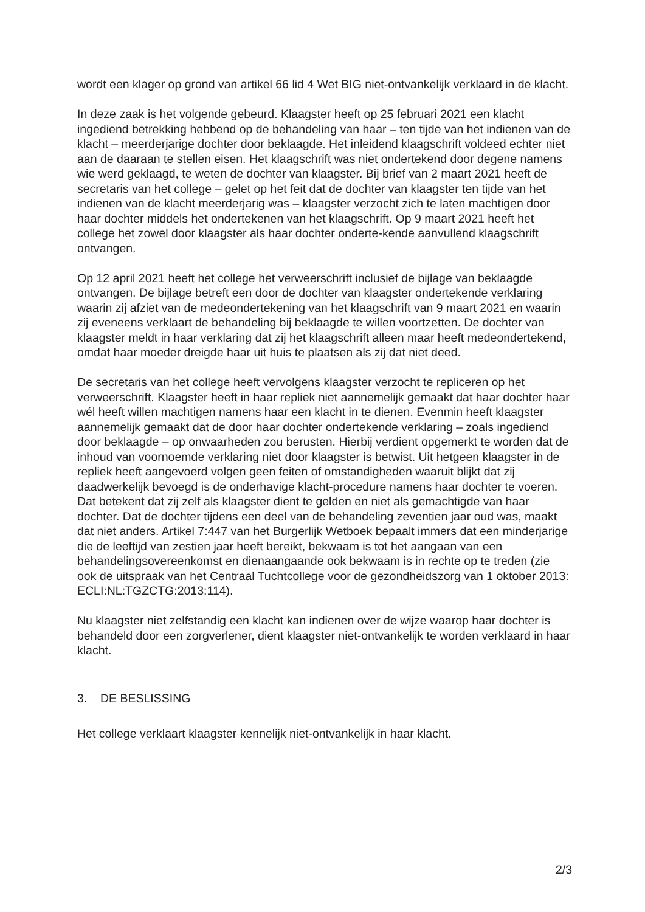wordt een klager op grond van artikel 66 lid 4 Wet BIG niet-ontvankelijk verklaard in de klacht.
In deze zaak is het volgende gebeurd. Klaagster heeft op 25 februari 2021 een klacht ingediend betrekking hebbend op de behandeling van haar – ten tijde van het indienen van de klacht – meerderjarige dochter door beklaagde. Het inleidend klaagschrift voldeed echter niet aan de daaraan te stellen eisen. Het klaagschrift was niet ondertekend door degene namens wie werd geklaagd, te weten de dochter van klaagster. Bij brief van 2 maart 2021 heeft de secretaris van het college – gelet op het feit dat de dochter van klaagster ten tijde van het indienen van de klacht meerderjarig was – klaagster verzocht zich te laten machtigen door haar dochter middels het ondertekenen van het klaagschrift. Op 9 maart 2021 heeft het college het zowel door klaagster als haar dochter onderte-kende aanvullend klaagschrift ontvangen.
Op 12 april 2021 heeft het college het verweerschrift inclusief de bijlage van beklaagde ontvangen. De bijlage betreft een door de dochter van klaagster ondertekende verklaring waarin zij afziet van de medeondertekening van het klaagschrift van 9 maart 2021 en waarin zij eveneens verklaart de behandeling bij beklaagde te willen voortzetten. De dochter van klaagster meldt in haar verklaring dat zij het klaagschrift alleen maar heeft medeondertekend, omdat haar moeder dreigde haar uit huis te plaatsen als zij dat niet deed.
De secretaris van het college heeft vervolgens klaagster verzocht te repliceren op het verweerschrift. Klaagster heeft in haar repliek niet aannemelijk gemaakt dat haar dochter haar wél heeft willen machtigen namens haar een klacht in te dienen. Evenmin heeft klaagster aannemelijk gemaakt dat de door haar dochter ondertekende verklaring – zoals ingediend door beklaagde – op onwaarheden zou berusten. Hierbij verdient opgemerkt te worden dat de inhoud van voornoemde verklaring niet door klaagster is betwist. Uit hetgeen klaagster in de repliek heeft aangevoerd volgen geen feiten of omstandigheden waaruit blijkt dat zij daadwerkelijk bevoegd is de onderhavige klacht-procedure namens haar dochter te voeren. Dat betekent dat zij zelf als klaagster dient te gelden en niet als gemachtigde van haar dochter. Dat de dochter tijdens een deel van de behandeling zeventien jaar oud was, maakt dat niet anders. Artikel 7:447 van het Burgerlijk Wetboek bepaalt immers dat een minderjarige die de leeftijd van zestien jaar heeft bereikt, bekwaam is tot het aangaan van een behandelingsovereenkomst en dienaangaande ook bekwaam is in rechte op te treden (zie ook de uitspraak van het Centraal Tuchtcollege voor de gezondheidszorg van 1 oktober 2013: ECLI:NL:TGZCTG:2013:114).
Nu klaagster niet zelfstandig een klacht kan indienen over de wijze waarop haar dochter is behandeld door een zorgverlener, dient klaagster niet-ontvankelijk te worden verklaard in haar klacht.
3. DE BESLISSING
Het college verklaart klaagster kennelijk niet-ontvankelijk in haar klacht.
2/3